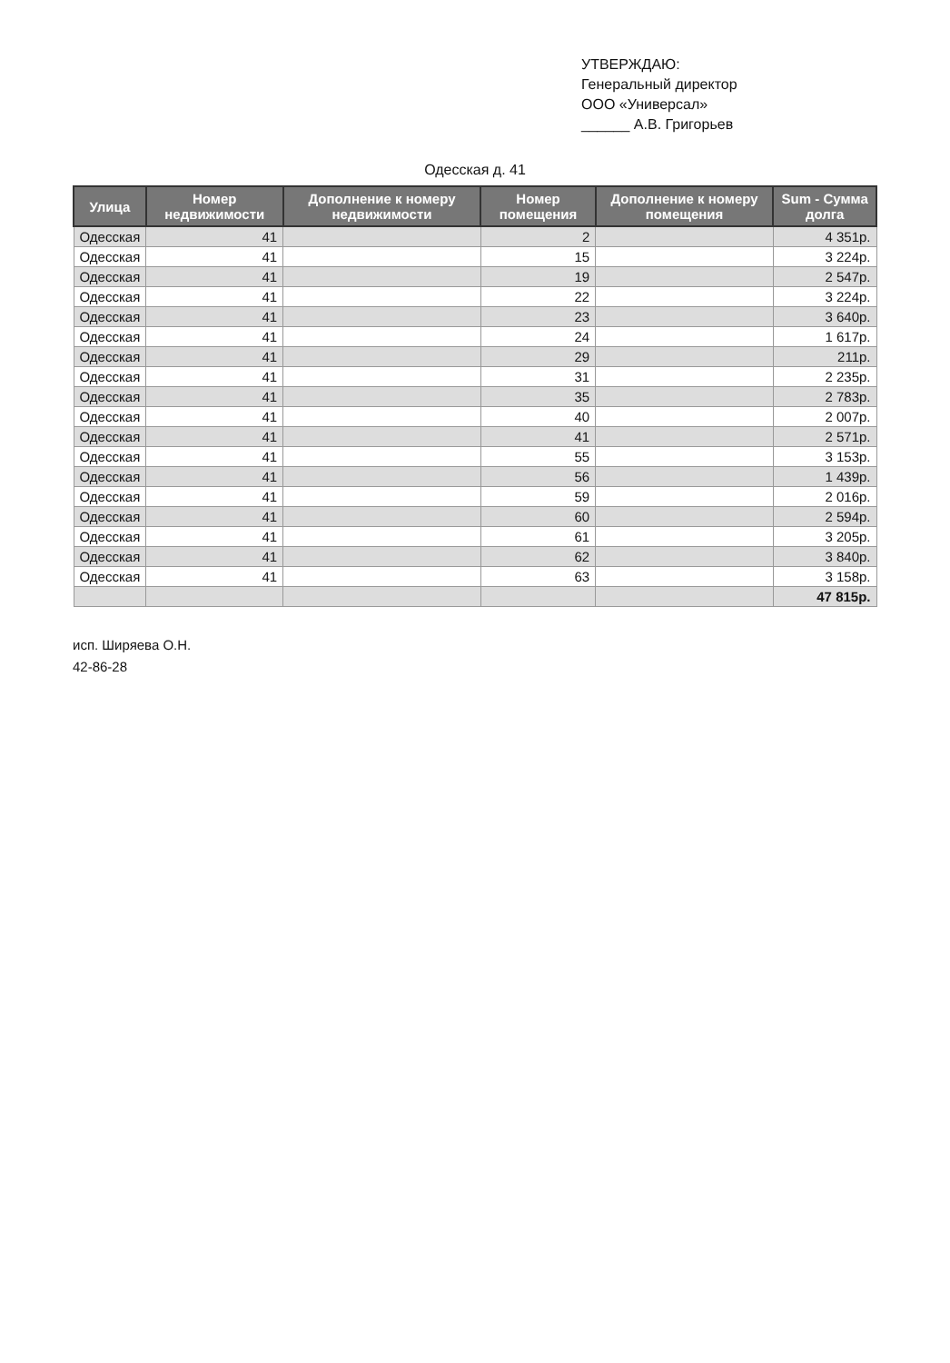УТВЕРЖДАЮ:
Генеральный директор
ООО «Универсал»
______ А.В. Григорьев
Одесская д. 41
| Улица | Номер недвижимости | Дополнение к номеру недвижимости | Номер помещения | Дополнение к номеру помещения | Sum - Сумма долга |
| --- | --- | --- | --- | --- | --- |
| Одесская | 41 | | 2 | | 4 351р. |
| Одесская | 41 | | 15 | | 3 224р. |
| Одесская | 41 | | 19 | | 2 547р. |
| Одесская | 41 | | 22 | | 3 224р. |
| Одесская | 41 | | 23 | | 3 640р. |
| Одесская | 41 | | 24 | | 1 617р. |
| Одесская | 41 | | 29 | | 211р. |
| Одесская | 41 | | 31 | | 2 235р. |
| Одесская | 41 | | 35 | | 2 783р. |
| Одесская | 41 | | 40 | | 2 007р. |
| Одесская | 41 | | 41 | | 2 571р. |
| Одесская | 41 | | 55 | | 3 153р. |
| Одесская | 41 | | 56 | | 1 439р. |
| Одесская | 41 | | 59 | | 2 016р. |
| Одесская | 41 | | 60 | | 2 594р. |
| Одесская | 41 | | 61 | | 3 205р. |
| Одесская | 41 | | 62 | | 3 840р. |
| Одесская | 41 | | 63 | | 3 158р. |
| | | | | | 47 815р. |
исп. Ширяева О.Н.
42-86-28